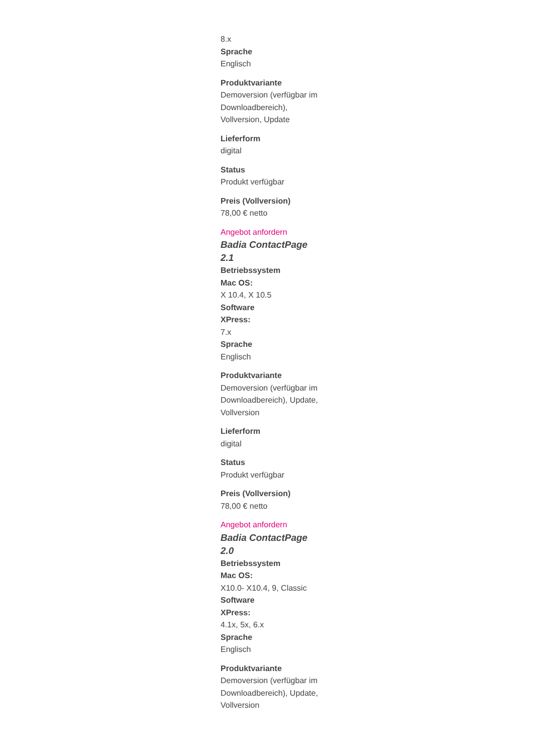8.x
Sprache
Englisch
Produktvariante
Demoversion (verfügbar im Downloadbereich), Vollversion, Update
Lieferform
digital
Status
Produkt verfügbar
Preis (Vollversion)
78,00 € netto
Angebot anfordern
Badia ContactPage 2.1
Betriebssystem
Mac OS:
X 10.4, X 10.5
Software
XPress:
7.x
Sprache
Englisch
Produktvariante
Demoversion (verfügbar im Downloadbereich), Update, Vollversion
Lieferform
digital
Status
Produkt verfügbar
Preis (Vollversion)
78,00 € netto
Angebot anfordern
Badia ContactPage 2.0
Betriebssystem
Mac OS:
X10.0- X10.4, 9, Classic
Software
XPress:
4.1x, 5x, 6.x
Sprache
Englisch
Produktvariante
Demoversion (verfügbar im Downloadbereich), Update, Vollversion